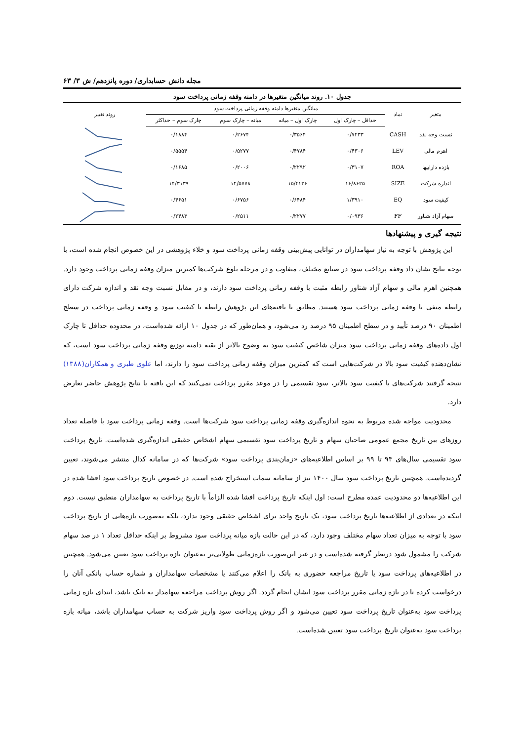مجله دانش حسابداری/ دوره پانزدهم/ ش ۳/ ۶۳
جدول ۱۰. روند میانگین متغیرها در دامنه وقفه زمانی پرداخت سود
| متغیر | نماد | میانگین متغیرها دامنه وقفه زمانی پرداخت سود | | | | روند تغییر |
| --- | --- | --- | --- | --- | --- | --- |
| | | حداقل – چارک اول | چارک اول – میانه | میانه – چارک سوم | چارک سوم – حداکثر | |
| نسبت وجه نقد | CASH | ۰/۷۲۳۳ | ۰/۳۵۶۴ | ۰/۲۶۷۴ | ۰/۱۸۸۴ | |
| اهرم مالی | LEV | ۰/۴۳۰۶ | ۰/۴۷۸۴ | ۰/۵۲۷۷ | ۰/۵۵۵۴ | |
| بازده داراییها | ROA | ۰/۳۱۰۷ | ۰/۲۲۹۲ | ۰/۲۰۰۶ | ۰/۱۶۸۵ | |
| اندازه شرکت | SIZE | ۱۶/۸۶۲۵ | ۱۵/۴۱۳۶ | ۱۴/۵۷۷۸ | ۱۴/۳۱۳۹ | |
| کیفیت سود | EQ | ۱/۳۹۱۰ | ۰/۶۴۸۴ | ۰/۶۷۵۶ | ۰/۴۶۵۱ | |
| سهام آزاد شناور | FF | ۰/۰۹۳۶ | ۰/۲۲۷۷ | ۰/۲۵۱۱ | ۰/۲۴۸۳ | |
نتیجه گیری و پیشنهادها
این پژوهش با توجه به نیاز سهامداران در توانایی پیش‌بینی وقفه زمانی پرداخت سود و خلاء پژوهشی در این خصوص انجام شده است، با توجه نتایج نشان داد وقفه پرداخت سود در صنایع مختلف، متفاوت و در مرحله بلوغ شرکت‌ها کمترین میزان وقفه زمانی پرداخت وجود دارد. همچنین اهرم مالی و سهام آزاد شناور رابطه مثبت با وقفه زمانی پرداخت سود دارند، و در مقابل نسبت وجه نقد و اندازه شرکت دارای رابطه منفی با وقفه زمانی پرداخت سود هستند. مطابق با یافته‌های این پژوهش رابطه با کیفیت سود و وقفه زمانی پرداخت در سطح اطمینان ۹۰ درصد تأیید و در سطح اطمینان ۹۵ درصد رد می‌شود، و همان‌طور که در جدول ۱۰ ارائه شده‌است، در محدوده حداقل تا چارک اول داده‌های وقفه زمانی پرداخت سود میزان شاخص کیفیت سود به وضوح بالاتر از بقیه دامنه توزیع وقفه زمانی پرداخت سود است، که نشان‌دهنده کیفیت سود بالا در شرکت‌هایی است که کمترین میزان وقفه زمانی پرداخت سود را دارند، اما علوی طبری و همکاران(۱۳۸۸) نتیجه گرفتند شرکت‌های با کیفیت سود بالاتر، سود تقسیمی را در موعد مقرر پرداخت نمی‌کنند که این یافته با نتایج پژوهش حاضر تعارض دارد.
محدودیت مواجه شده مربوط به نحوه اندازه‌گیری وقفه زمانی پرداخت سود شرکت‌ها است. وقفه زمانی پرداخت سود با فاصله تعداد روزهای بین تاریخ مجمع عمومی صاحبان سهام و تاریخ پرداخت سود تقسیمی سهام اشخاص حقیقی اندازه‌گیری شده‌است. تاریخ پرداخت سود تقسیمی سال‌های ۹۳ تا ۹۹ بر اساس اطلاعیه‌های «زمان‌بندی پرداخت سود» شرکت‌ها که در سامانه کدال منتشر می‌شوند، تعیین گردیده‌است. همچنین تاریخ پرداخت سود سال ۱۴۰۰ نیز از سامانه سمات استخراج شده است. در خصوص تاریخ پرداخت سود افشا شده در این اطلاعیه‌ها دو محدودیت عمده مطرح است: اول اینکه تاریخ پرداخت افشا شده الزاماً با تاریخ پرداخت به سهامداران منطبق نیست. دوم اینکه در تعدادی از اطلاعیه‌ها تاریخ پرداخت سود، یک تاریخ واحد برای اشخاص حقیقی وجود ندارد، بلکه به‌صورت بازه‌هایی از تاریخ پرداخت سود با توجه به میزان تعداد سهام مختلف وجود دارد، که در این حالت بازه میانه پرداخت سود مشروط بر اینکه حداقل تعداد ۱ در صد سهام شرکت را مشمول شود درنظر گرفته شده‌است و در غیر این‌صورت بازه‌زمانی طولانی‌تر به‌عنوان بازه پرداخت سود تعیین می‌شود. همچنین در اطلاعیه‌های پرداخت سود یا تاریخ مراجعه حضوری به بانک را اعلام می‌کنند یا مشخصات سهامداران و شماره حساب بانکی آنان را درخواست کرده تا در بازه زمانی مقرر پرداخت سود ایشان انجام گردد. اگر روش پرداخت مراجعه سهامدار به بانک باشد، ابتدای بازه زمانی پرداخت سود به‌عنوان تاریخ پرداخت سود تعیین می‌شود و اگر روش پرداخت سود واریز شرکت به حساب سهامداران باشد، میانه بازه پرداخت سود به‌عنوان تاریخ پرداخت سود تعیین شده‌است.